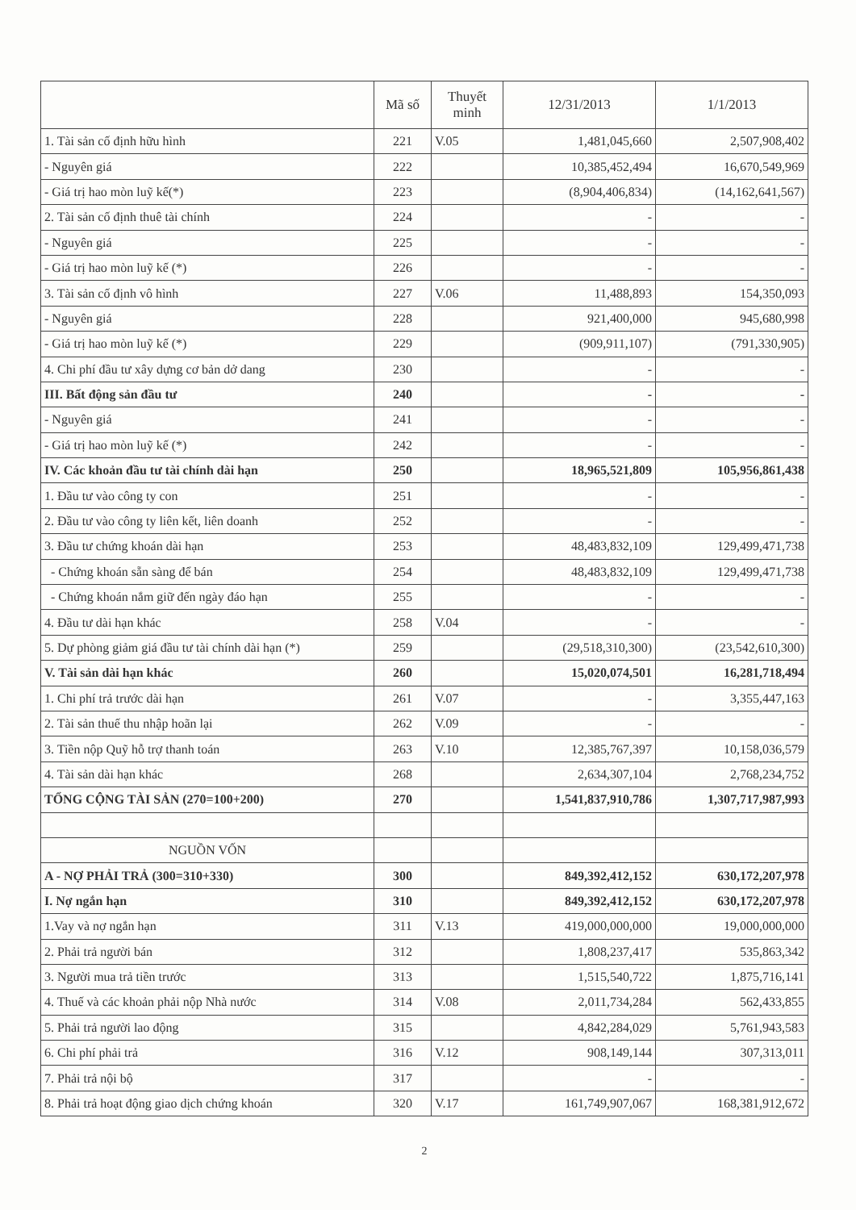| | Mã số | Thuyết minh | 12/31/2013 | 1/1/2013 |
| --- | --- | --- | --- | --- |
| 1. Tài sản cố định hữu hình | 221 | V.05 | 1,481,045,660 | 2,507,908,402 |
| - Nguyên giá | 222 | | 10,385,452,494 | 16,670,549,969 |
| - Giá trị hao mòn luỹ kế(*) | 223 | | (8,904,406,834) | (14,162,641,567) |
| 2. Tài sản cố định thuê tài chính | 224 | | - | - |
| - Nguyên giá | 225 | | - | - |
| - Giá trị hao mòn luỹ kế (*) | 226 | | - | - |
| 3. Tài sản cố định vô hình | 227 | V.06 | 11,488,893 | 154,350,093 |
| - Nguyên giá | 228 | | 921,400,000 | 945,680,998 |
| - Giá trị hao mòn luỹ kế (*) | 229 | | (909,911,107) | (791,330,905) |
| 4. Chi phí đầu tư xây dựng cơ bản dở dang | 230 | | - | - |
| III. Bất động sản đầu tư | 240 | | - | - |
| - Nguyên giá | 241 | | - | - |
| - Giá trị hao mòn luỹ kế (*) | 242 | | - | - |
| IV. Các khoản đầu tư tài chính dài hạn | 250 | | 18,965,521,809 | 105,956,861,438 |
| 1. Đầu tư vào công ty con | 251 | | - | - |
| 2. Đầu tư vào công ty liên kết, liên doanh | 252 | | - | - |
| 3. Đầu tư chứng khoán dài hạn | 253 | | 48,483,832,109 | 129,499,471,738 |
| - Chứng khoán sẵn sàng để bán | 254 | | 48,483,832,109 | 129,499,471,738 |
| - Chứng khoán nắm giữ đến ngày đáo hạn | 255 | | - | - |
| 4. Đầu tư dài hạn khác | 258 | V.04 | - | - |
| 5. Dự phòng giảm giá đầu tư tài chính dài hạn (*) | 259 | | (29,518,310,300) | (23,542,610,300) |
| V. Tài sản dài hạn khác | 260 | | 15,020,074,501 | 16,281,718,494 |
| 1. Chi phí trả trước dài hạn | 261 | V.07 | - | 3,355,447,163 |
| 2. Tài sản thuế thu nhập hoãn lại | 262 | V.09 | - | - |
| 3. Tiền nộp Quỹ hỗ trợ thanh toán | 263 | V.10 | 12,385,767,397 | 10,158,036,579 |
| 4. Tài sản dài hạn khác | 268 | | 2,634,307,104 | 2,768,234,752 |
| TỔNG CỘNG TÀI SẢN (270=100+200) | 270 | | 1,541,837,910,786 | 1,307,717,987,993 |
| NGUỒN VỐN | | | | |
| A - NỢ PHẢI TRẢ (300=310+330) | 300 | | 849,392,412,152 | 630,172,207,978 |
| I. Nợ ngắn hạn | 310 | | 849,392,412,152 | 630,172,207,978 |
| 1.Vay và nợ ngắn hạn | 311 | V.13 | 419,000,000,000 | 19,000,000,000 |
| 2. Phải trả người bán | 312 | | 1,808,237,417 | 535,863,342 |
| 3. Người mua trả tiền trước | 313 | | 1,515,540,722 | 1,875,716,141 |
| 4. Thuế và các khoản phải nộp Nhà nước | 314 | V.08 | 2,011,734,284 | 562,433,855 |
| 5. Phải trả người lao động | 315 | | 4,842,284,029 | 5,761,943,583 |
| 6. Chi phí phải trả | 316 | V.12 | 908,149,144 | 307,313,011 |
| 7. Phải trả nội bộ | 317 | | - | - |
| 8. Phải trả hoạt động giao dịch chứng khoán | 320 | V.17 | 161,749,907,067 | 168,381,912,672 |
2